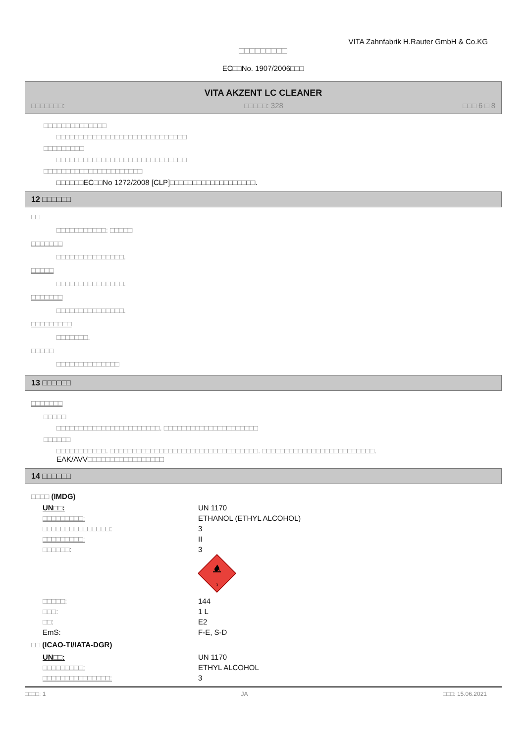VITA Zahnfabrik H.Rauter GmbH & Co.KG
□□□□□□□□□
EC□□No. 1907/2006□□□
VITA AKZENT LC CLEANER
□□□□□□□: □□□□□: 328 □□□ 6 □ 8
□□□□□□□□□□□□□□
□□□□□□□□□□□□□□□□□□□□□□□□□□□□□
□□□□□□□□□
□□□□□□□□□□□□□□□□□□□□□□□□□□□□□
□□□□□□□□□□□□□□□□□□□□□□
□□□□□□EC□□No 1272/2008 [CLP]□□□□□□□□□□□□□□□□□□□.
12 □□□□□□
□□
□□□□□□□□□□□: □□□□□
□□□□□□□
□□□□□□□□□□□□□□□.
□□□□□
□□□□□□□□□□□□□□□.
□□□□□□□
□□□□□□□□□□□□□□□.
□□□□□□□□□
□□□□□□□.
□□□□□
□□□□□□□□□□□□□□
13 □□□□□□
□□□□□□□
□□□□□
□□□□□□□□□□□□□□□□□□□□□□□. □□□□□□□□□□□□□□□□□□□□□
□□□□□□
□□□□□□□□□□□. □□□□□□□□□□□□□□□□□□□□□□□□□□□□□□□□□. □□□□□□□□□□□□□□□□□□□□□□□□□.
EAK/AVV□□□□□□□□□□□□□□□□□
14 □□□□□□
□□□□ (IMDG)
| UN□□: | UN 1170 |
| □□□□□□□□□: | ETHANOL (ETHYL ALCOHOL) |
| □□□□□□□□□□□□□□□: | 3 |
| □□□□□□□□□: | II |
| □□□□□□: | 3 3 |
| □□□□□: | 144 |
| □□□: | 1 L |
| □□: | E2 |
| EmS: | F-E, S-D |
□□ (ICAO-TI/IATA-DGR)
| UN□□: | UN 1170 |
| □□□□□□□□□: | ETHYL ALCOHOL |
| □□□□□□□□□□□□□□□: | 3 |
□□□□: 1 JA □□□: 15.06.2021